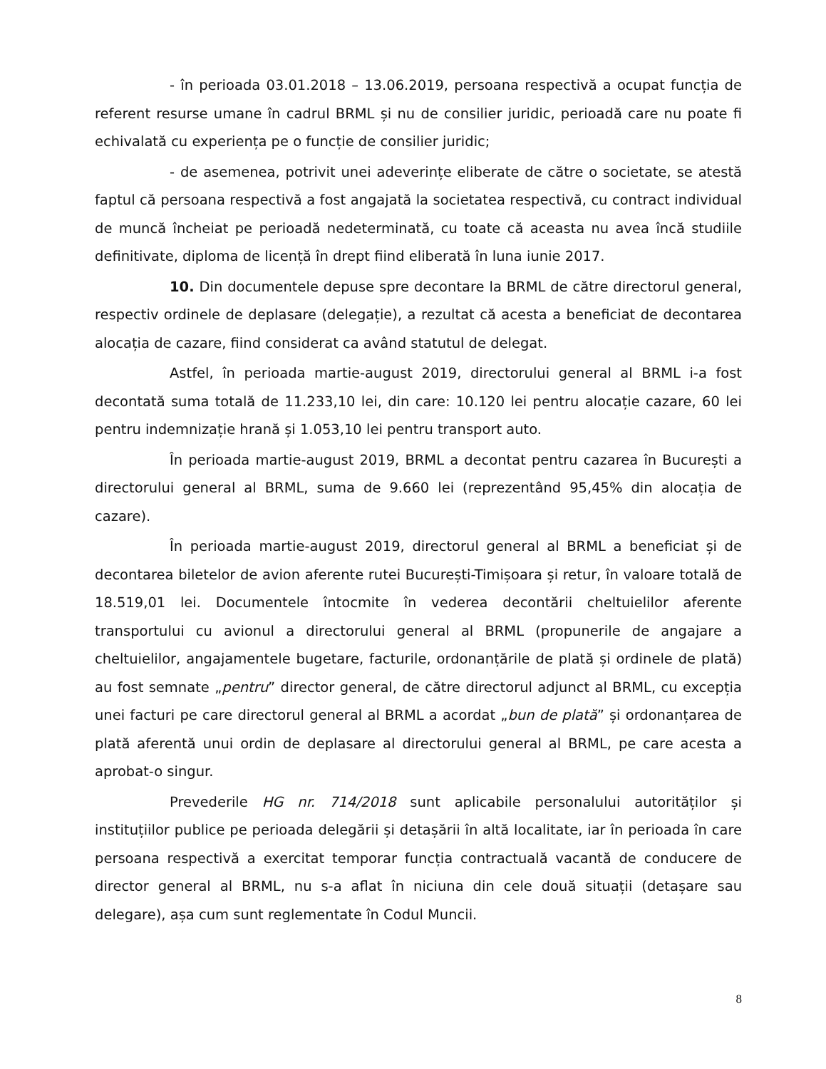- în perioada 03.01.2018 – 13.06.2019, persoana respectivă a ocupat funcția de referent resurse umane în cadrul BRML și nu de consilier juridic, perioadă care nu poate fi echivalată cu experiența pe o funcție de consilier juridic;
- de asemenea, potrivit unei adeverințe eliberate de către o societate, se atestă faptul că persoana respectivă a fost angajată la societatea respectivă, cu contract individual de muncă încheiat pe perioadă nedeterminată, cu toate că aceasta nu avea încă studiile definitivate, diploma de licență în drept fiind eliberată în luna iunie 2017.
10. Din documentele depuse spre decontare la BRML de către directorul general, respectiv ordinele de deplasare (delegație), a rezultat că acesta a beneficiat de decontarea alocația de cazare, fiind considerat ca având statutul de delegat.
Astfel, în perioada martie-august 2019, directorului general al BRML i-a fost decontată suma totală de 11.233,10 lei, din care: 10.120 lei pentru alocație cazare, 60 lei pentru indemnizație hrană și 1.053,10 lei pentru transport auto.
În perioada martie-august 2019, BRML a decontat pentru cazarea în București a directorului general al BRML, suma de 9.660 lei (reprezentând 95,45% din alocația de cazare).
În perioada martie-august 2019, directorul general al BRML a beneficiat și de decontarea biletelor de avion aferente rutei București-Timișoara și retur, în valoare totală de 18.519,01 lei. Documentele întocmite în vederea decontării cheltuielilor aferente transportului cu avionul a directorului general al BRML (propunerile de angajare a cheltuielilor, angajamentele bugetare, facturile, ordonanțările de plată și ordinele de plată) au fost semnate „pentru” director general, de către directorul adjunct al BRML, cu excepția unei facturi pe care directorul general al BRML a acordat „bun de plată” și ordonanțarea de plată aferentă unui ordin de deplasare al directorului general al BRML, pe care acesta a aprobat-o singur.
Prevederile HG nr. 714/2018 sunt aplicabile personalului autorităților și instituțiilor publice pe perioada delegării și detașării în altă localitate, iar în perioada în care persoana respectivă a exercitat temporar funcția contractuală vacantă de conducere de director general al BRML, nu s-a aflat în niciuna din cele două situații (detașare sau delegare), așa cum sunt reglementate în Codul Muncii.
8